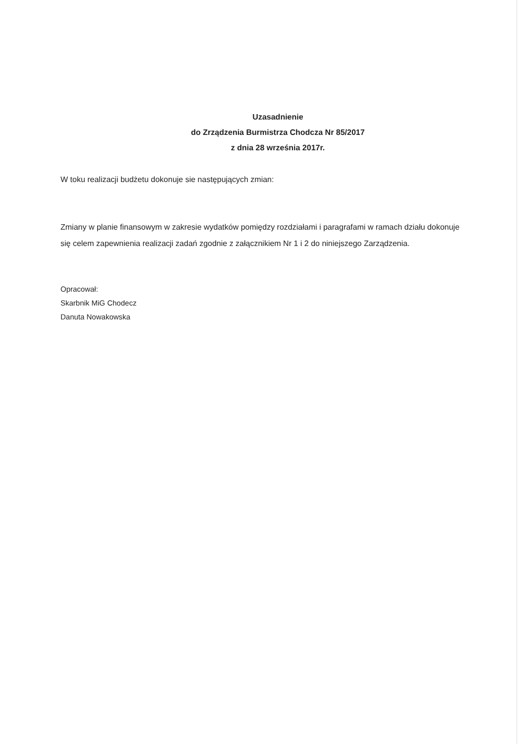Uzasadnienie
do Zrządzenia Burmistrza Chodcza Nr 85/2017
z dnia 28 września 2017r.
W toku realizacji budżetu dokonuje sie następujących zmian:
Zmiany w planie finansowym w zakresie wydatków pomiędzy rozdziałami i paragrafami w ramach działu dokonuje się celem zapewnienia realizacji zadań zgodnie z załącznikiem Nr 1 i 2 do niniejszego Zarządzenia.
Opracował:
Skarbnik MiG Chodecz
Danuta Nowakowska